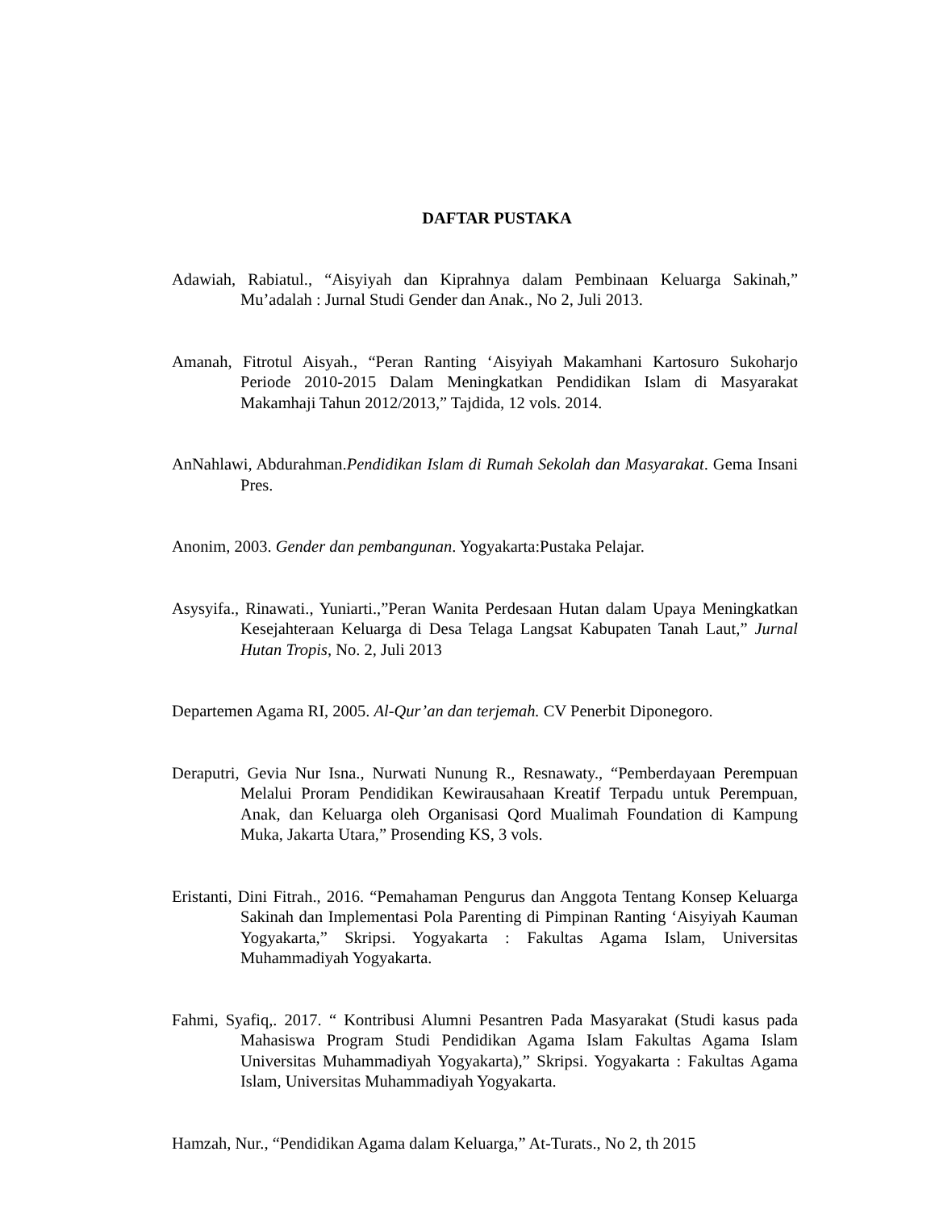DAFTAR PUSTAKA
Adawiah, Rabiatul., “Aisyiyah dan Kiprahnya dalam Pembinaan Keluarga Sakinah,” Mu’adalah : Jurnal Studi Gender dan Anak., No 2, Juli 2013.
Amanah, Fitrotul Aisyah., “Peran Ranting ‘Aisyiyah Makamhani Kartosuro Sukoharjo Periode 2010-2015 Dalam Meningkatkan Pendidikan Islam di Masyarakat Makamhaji Tahun 2012/2013,” Tajdida, 12 vols. 2014.
AnNahlawi, Abdurahman.Pendidikan Islam di Rumah Sekolah dan Masyarakat. Gema Insani Pres.
Anonim, 2003. Gender dan pembangunan. Yogyakarta:Pustaka Pelajar.
Asysyifa., Rinawati., Yuniarti.,”Peran Wanita Perdesaan Hutan dalam Upaya Meningkatkan Kesejahteraan Keluarga di Desa Telaga Langsat Kabupaten Tanah Laut,” Jurnal Hutan Tropis, No. 2, Juli 2013
Departemen Agama RI, 2005. Al-Qur’an dan terjemah. CV Penerbit Diponegoro.
Deraputri, Gevia Nur Isna., Nurwati Nunung R., Resnawaty., “Pemberdayaan Perempuan Melalui Proram Pendidikan Kewirausahaan Kreatif Terpadu untuk Perempuan, Anak, dan Keluarga oleh Organisasi Qord Mualimah Foundation di Kampung Muka, Jakarta Utara,” Prosending KS, 3 vols.
Eristanti, Dini Fitrah., 2016. “Pemahaman Pengurus dan Anggota Tentang Konsep Keluarga Sakinah dan Implementasi Pola Parenting di Pimpinan Ranting ‘Aisyiyah Kauman Yogyakarta,” Skripsi. Yogyakarta : Fakultas Agama Islam, Universitas Muhammadiyah Yogyakarta.
Fahmi, Syafiq,. 2017. “ Kontribusi Alumni Pesantren Pada Masyarakat (Studi kasus pada Mahasiswa Program Studi Pendidikan Agama Islam Fakultas Agama Islam Universitas Muhammadiyah Yogyakarta),” Skripsi. Yogyakarta : Fakultas Agama Islam, Universitas Muhammadiyah Yogyakarta.
Hamzah, Nur., “Pendidikan Agama dalam Keluarga,” At-Turats., No 2, th 2015